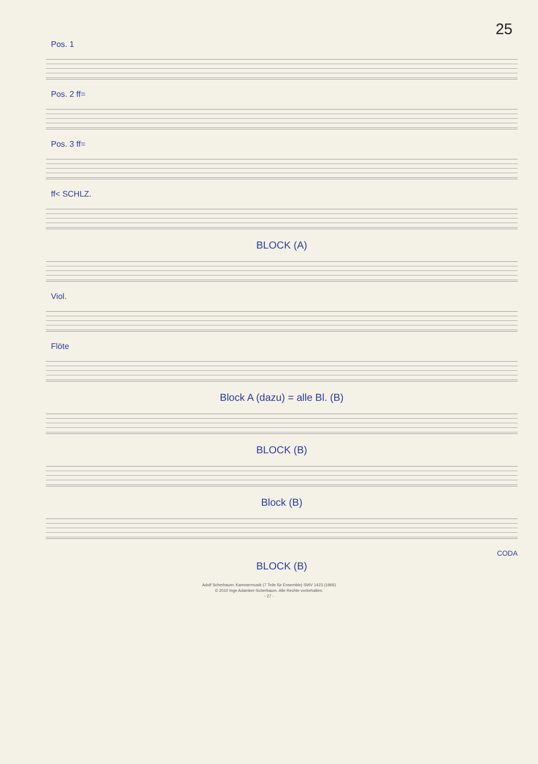25
Pos. 1
Pos. 2 ff=
Pos. 3 ff=
ff< SCHLZ.
BLOCK (A)
Viol.
Flöte
Block A (dazu) = alle Bl. (B)
BLOCK (B)
Block (B)
CODA
BLOCK (B)
Adolf Scherbaum: Kammermusik (7 Teile für Ensemble) SWV 1423 (1966)
© 2010 Inge Adamker-Scherbaum. Alle Rechte vorbehalten.
- 27 -